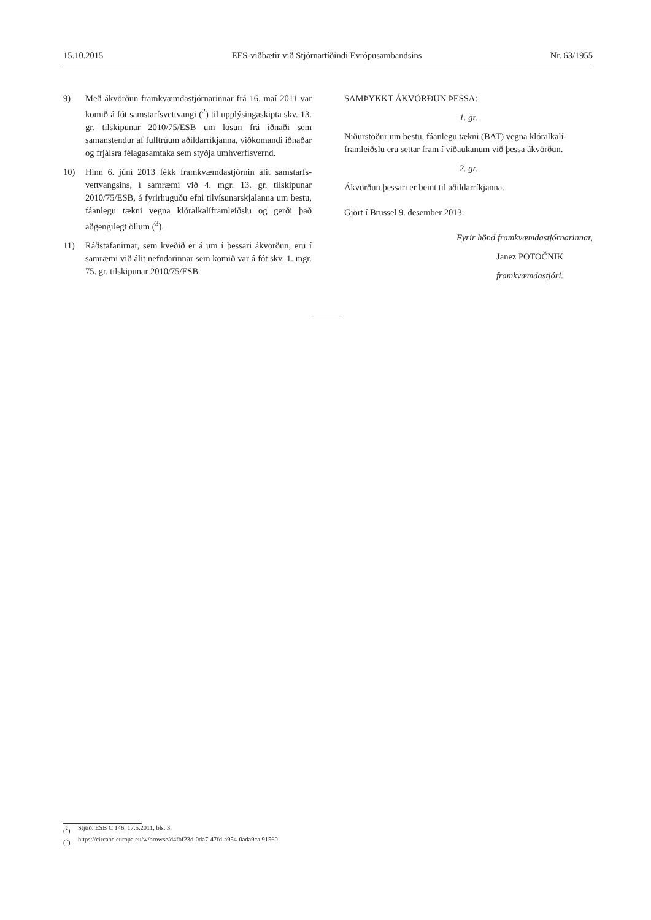15.10.2015 EES-viðbætir við Stjórnartíðindi Evrópusambandsins Nr. 63/1955
9) Með ákvörðun framkvæmdastjórnarinnar frá 16. maí 2011 var komið á fót samstarfsvettvangi (<sup>2</sup>) til upplýsingaskipta skv. 13. gr. tilskipunar 2010/75/ESB um losun frá iðnaði sem samanstendur af fulltrúum aðildarríkjanna, viðkomandi iðnaðar og frjálsra félagasamtaka sem styðja umhverfisvernd.
10) Hinn 6. júní 2013 fékk framkvæmdastjórnin álit samstarfs­vettvangsins, í samræmi við 4. mgr. 13. gr. tilskipunar 2010/75/ESB, á fyrirhuguðu efni tilvísunarskjalanna um bestu, fáanlegu tækni vegna klóralkalíframleiðslu og gerði það aðgengilegt öllum (<sup>3</sup>).
11) Ráðstafanirnar, sem kveðið er á um í þessari ákvörðun, eru í samræmi við álit nefndarinnar sem komið var á fót skv. 1. mgr. 75. gr. tilskipunar 2010/75/ESB.
SAMÞYKKT ÁKVÖRÐUN ÞESSA:
1. gr.
Niðurstöður um bestu, fáanlegu tækni (BAT) vegna klóralkalí­framleiðslu eru settar fram í viðaukanum við þessa ákvörðun.
2. gr.
Ákvörðun þessari er beint til aðildarríkjanna.
Gjört í Brussel 9. desember 2013.
Fyrir hönd framkvæmdastjórnarinnar,
Janez POTOČNIK
framkvæmdastjóri.
(<sup>2</sup>) Stjtíð. ESB C 146, 17.5.2011, bls. 3.
(<sup>3</sup>) https://circabc.europa.eu/w/browse/d4fbf23d-0da7-47fd-a954-0ada9ca 91560